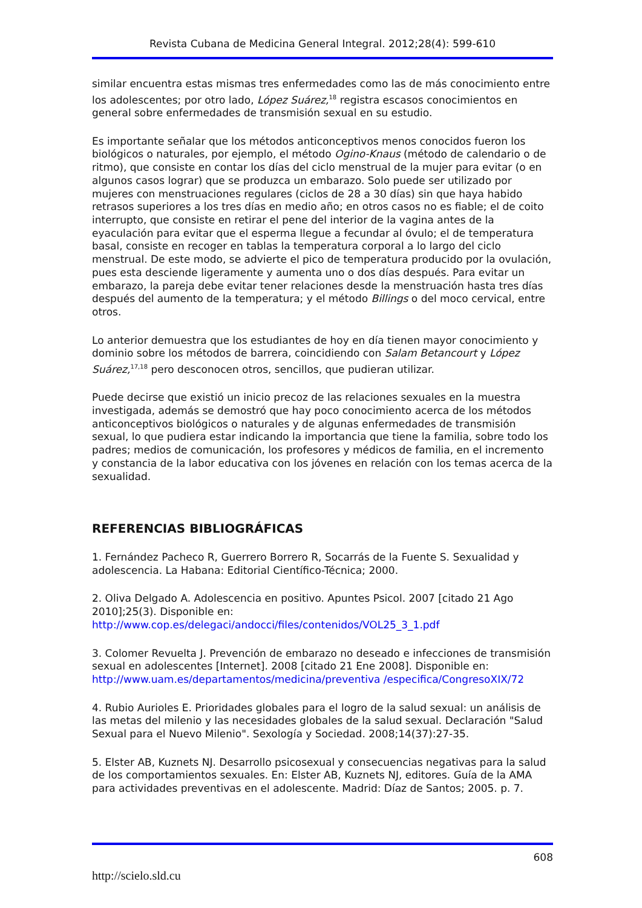Revista Cubana de Medicina General Integral. 2012;28(4): 599-610
similar encuentra estas mismas tres enfermedades como las de más conocimiento entre los adolescentes; por otro lado, López Suárez,<sup>18</sup> registra escasos conocimientos en general sobre enfermedades de transmisión sexual en su estudio.
Es importante señalar que los métodos anticonceptivos menos conocidos fueron los biológicos o naturales, por ejemplo, el método Ogino-Knaus (método de calendario o de ritmo), que consiste en contar los días del ciclo menstrual de la mujer para evitar (o en algunos casos lograr) que se produzca un embarazo. Solo puede ser utilizado por mujeres con menstruaciones regulares (ciclos de 28 a 30 días) sin que haya habido retrasos superiores a los tres días en medio año; en otros casos no es fiable; el de coito interrupto, que consiste en retirar el pene del interior de la vagina antes de la eyaculación para evitar que el esperma llegue a fecundar al óvulo; el de temperatura basal, consiste en recoger en tablas la temperatura corporal a lo largo del ciclo menstrual. De este modo, se advierte el pico de temperatura producido por la ovulación, pues esta desciende ligeramente y aumenta uno o dos días después. Para evitar un embarazo, la pareja debe evitar tener relaciones desde la menstruación hasta tres días después del aumento de la temperatura; y el método Billings o del moco cervical, entre otros.
Lo anterior demuestra que los estudiantes de hoy en día tienen mayor conocimiento y dominio sobre los métodos de barrera, coincidiendo con Salam Betancourt y López Suárez,<sup>17,18</sup> pero desconocen otros, sencillos, que pudieran utilizar.
Puede decirse que existió un inicio precoz de las relaciones sexuales en la muestra investigada, además se demostró que hay poco conocimiento acerca de los métodos anticonceptivos biológicos o naturales y de algunas enfermedades de transmisión sexual, lo que pudiera estar indicando la importancia que tiene la familia, sobre todo los padres; medios de comunicación, los profesores y médicos de familia, en el incremento y constancia de la labor educativa con los jóvenes en relación con los temas acerca de la sexualidad.
REFERENCIAS BIBLIOGRÁFICAS
1. Fernández Pacheco R, Guerrero Borrero R, Socarrás de la Fuente S. Sexualidad y adolescencia. La Habana: Editorial Científico-Técnica; 2000.
2. Oliva Delgado A. Adolescencia en positivo. Apuntes Psicol. 2007 [citado 21 Ago 2010];25(3). Disponible en: http://www.cop.es/delegaci/andocci/files/contenidos/VOL25_3_1.pdf
3. Colomer Revuelta J. Prevención de embarazo no deseado e infecciones de transmisión sexual en adolescentes [Internet]. 2008 [citado 21 Ene 2008]. Disponible en: http://www.uam.es/departamentos/medicina/preventiva /especifica/CongresoXIX/72
4. Rubio Aurioles E. Prioridades globales para el logro de la salud sexual: un análisis de las metas del milenio y las necesidades globales de la salud sexual. Declaración "Salud Sexual para el Nuevo Milenio". Sexología y Sociedad. 2008;14(37):27-35.
5. Elster AB, Kuznets NJ. Desarrollo psicosexual y consecuencias negativas para la salud de los comportamientos sexuales. En: Elster AB, Kuznets NJ, editores. Guía de la AMA para actividades preventivas en el adolescente. Madrid: Díaz de Santos; 2005. p. 7.
608
http://scielo.sld.cu